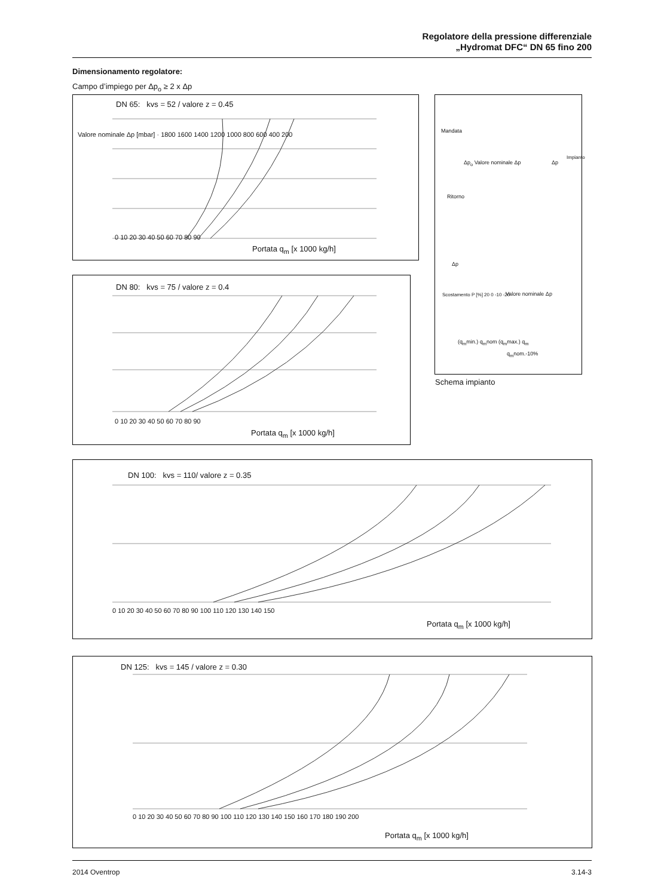Regolatore della pressione differenziale
„Hydromat DFC“ DN 65 fino 200
Dimensionamento regolatore:
Campo d’impiego per Δp<sub>o</sub> ≥ 2 x Δp
DN 65: kvs = 52 / valore z = 0.45
Portata q<sub>m</sub> [x 1000 kg/h]
Valore nominale Δp [mbar] · 1800 1600 1400 1200 1000 800 600 400 200
0 10 20 30 40 50 60 70 80 90
Mandata
Δp<sub>o</sub> Valore nominale Δp Δp
Impianto
Ritorno
Δp
Valore nominale Δp
Scostamento P [%] 20 0 -10 -20
(q<sub>m</sub>min.) q<sub>m</sub>nom (q<sub>m</sub>max.) q<sub>m</sub>
q<sub>m</sub>nom.-10%
Schema impianto
DN 80: kvs = 75 / valore z = 0.4
Portata q<sub>m</sub> [x 1000 kg/h]
0 10 20 30 40 50 60 70 80 90
DN 100: kvs = 110/ valore z = 0.35
Portata q<sub>m</sub> [x 1000 kg/h]
0 10 20 30 40 50 60 70 80 90 100 110 120 130 140 150
DN 125: kvs = 145 / valore z = 0.30
Portata q<sub>m</sub> [x 1000 kg/h]
0 10 20 30 40 50 60 70 80 90 100 110 120 130 140 150 160 170 180 190 200
2014 Oventrop 3.14-3